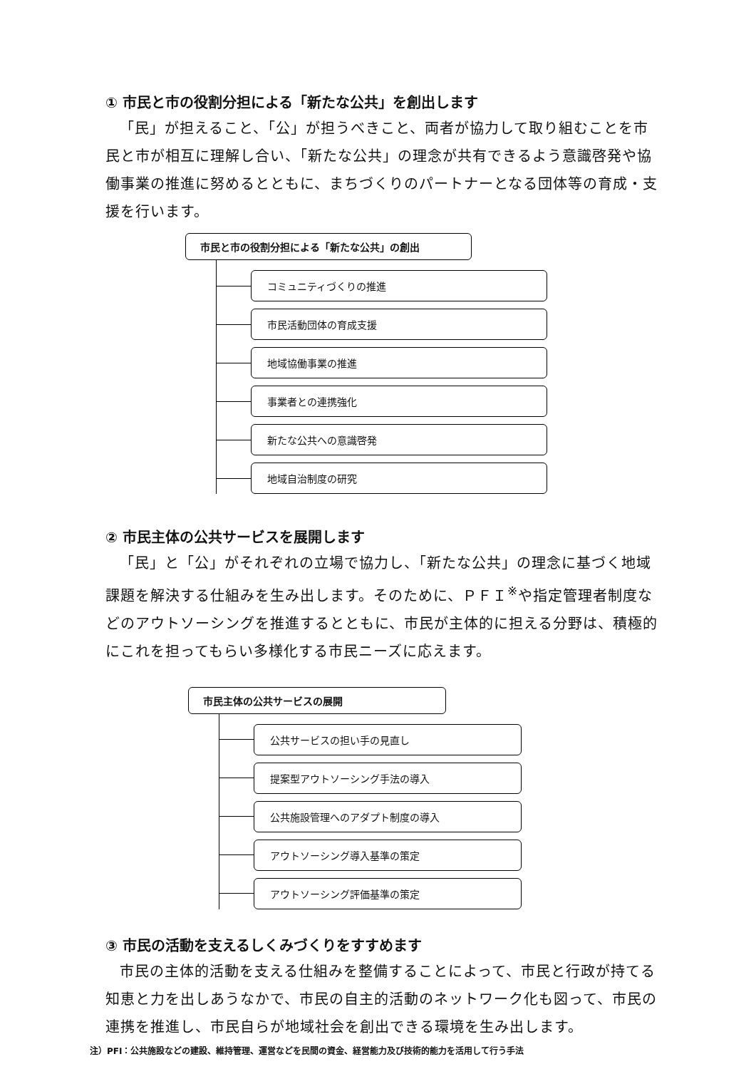① 市民と市の役割分担による「新たな公共」を創出します
「民」が担えること、「公」が担うべきこと、両者が協力して取り組むことを市民と市が相互に理解し合い、「新たな公共」の理念が共有できるよう意識啓発や協働事業の推進に努めるとともに、まちづくりのパートナーとなる団体等の育成・支援を行います。
市民と市の役割分担による「新たな公共」の創出
コミュニティづくりの推進
市民活動団体の育成支援
地域協働事業の推進
事業者との連携強化
新たな公共への意識啓発
地域自治制度の研究
② 市民主体の公共サービスを展開します
「民」と「公」がそれぞれの立場で協力し、「新たな公共」の理念に基づく地域課題を解決する仕組みを生み出します。そのために、ＰＦＩ<sup>※</sup>や指定管理者制度などのアウトソーシングを推進するとともに、市民が主体的に担える分野は、積極的にこれを担ってもらい多様化する市民ニーズに応えます。
市民主体の公共サービスの展開
公共サービスの担い手の見直し
提案型アウトソーシング手法の導入
公共施設管理へのアダプト制度の導入
アウトソーシング導入基準の策定
アウトソーシング評価基準の策定
③ 市民の活動を支えるしくみづくりをすすめます
市民の主体的活動を支える仕組みを整備することによって、市民と行政が持てる知恵と力を出しあうなかで、市民の自主的活動のネットワーク化も図って、市民の連携を推進し、市民自らが地域社会を創出できる環境を生み出します。
注）PFI：公共施設などの建設、維持管理、運営などを民間の資金、経営能力及び技術的能力を活用して行う手法